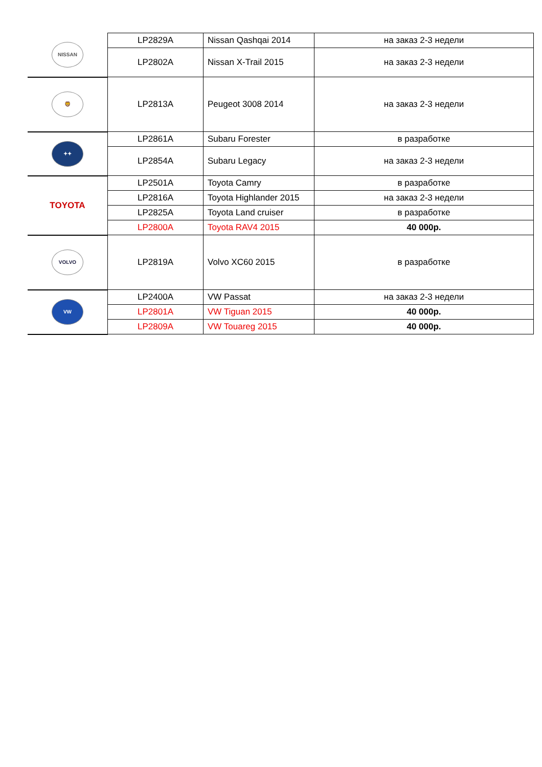| NISSAN | LP2829A | Nissan Qashqai 2014 | на заказ 2-3 недели |
| | LP2802A | Nissan X-Trail 2015 | на заказ 2-3 недели |
| 🦁 | LP2813A | Peugeot 3008 2014 | на заказ 2-3 недели |
| ✦✦ | LP2861A | Subaru Forester | в разработке |
| | LP2854A | Subaru Legacy | на заказ 2-3 недели |
| TOYOTA | LP2501A | Toyota Camry | в разработке |
| | LP2816A | Toyota Highlander 2015 | на заказ 2-3 недели |
| | LP2825A | Toyota Land cruiser | в разработке |
| | LP2800A | Toyota RAV4 2015 | 40 000р. |
| VOLVO | LP2819A | Volvo XC60 2015 | в разработке |
| VW | LP2400A | VW Passat | на заказ 2-3 недели |
| | LP2801A | VW Tiguan 2015 | 40 000р. |
| | LP2809A | VW Touareg 2015 | 40 000р. |